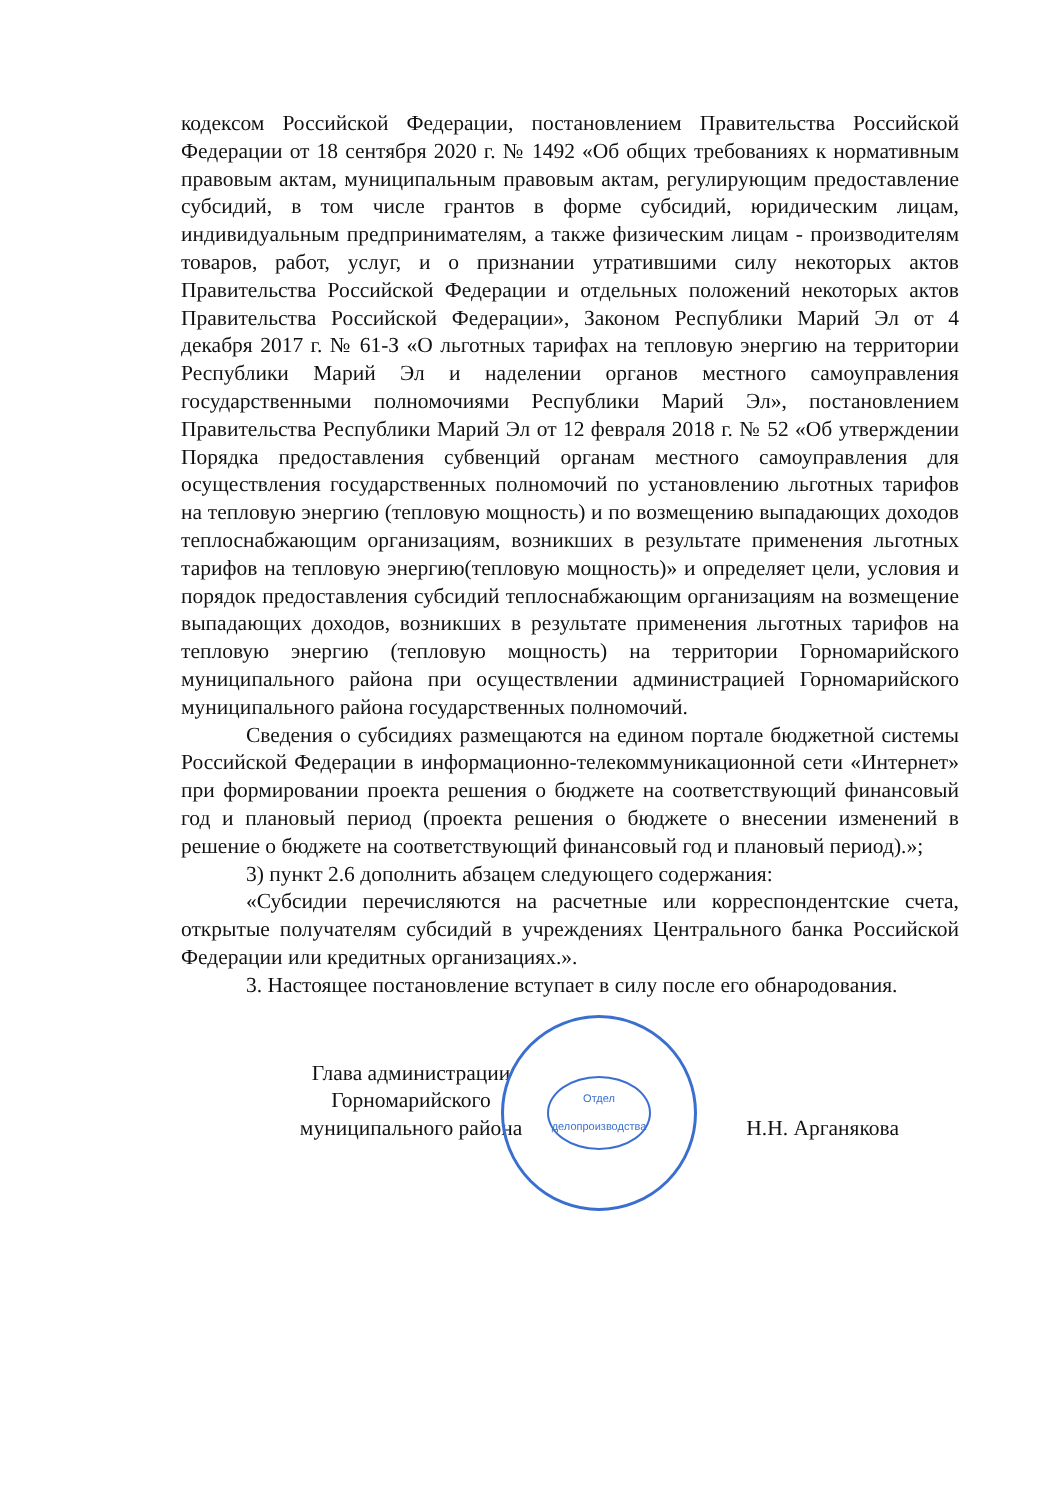кодексом Российской Федерации, постановлением Правительства Российской Федерации от 18 сентября 2020 г. № 1492 «Об общих требованиях к нормативным правовым актам, муниципальным правовым актам, регулирующим предоставление субсидий, в том числе грантов в форме субсидий, юридическим лицам, индивидуальным предпринимателям, а также физическим лицам - производителям товаров, работ, услуг, и о признании утратившими силу некоторых актов Правительства Российской Федерации и отдельных положений некоторых актов Правительства Российской Федерации», Законом Республики Марий Эл от 4 декабря 2017 г. № 61-З «О льготных тарифах на тепловую энергию на территории Республики Марий Эл и наделении органов местного самоуправления государственными полномочиями Республики Марий Эл», постановлением Правительства Республики Марий Эл от 12 февраля 2018 г. № 52 «Об утверждении Порядка предоставления субвенций органам местного самоуправления для осуществления государственных полномочий по установлению льготных тарифов на тепловую энергию (тепловую мощность) и по возмещению выпадающих доходов теплоснабжающим организациям, возникших в результате применения льготных тарифов на тепловую энергию(тепловую мощность)» и определяет цели, условия и порядок предоставления субсидий теплоснабжающим организациям на возмещение выпадающих доходов, возникших в результате применения льготных тарифов на тепловую энергию (тепловую мощность) на территории Горномарийского муниципального района при осуществлении администрацией Горномарийского муниципального района государственных полномочий.
Сведения о субсидиях размещаются на едином портале бюджетной системы Российской Федерации в информационно-телекоммуникационной сети «Интернет» при формировании проекта решения о бюджете на соответствующий финансовый год и плановый период (проекта решения о бюджете о внесении изменений в решение о бюджете на соответствующий финансовый год и плановый период).»;
3) пункт 2.6 дополнить абзацем следующего содержания:
«Субсидии перечисляются на расчетные или корреспондентские счета, открытые получателям субсидий в учреждениях Центрального банка Российской Федерации или кредитных организациях.».
3. Настоящее постановление вступает в силу после его обнародования.
Глава администрации
Горномарийского
муниципального района
Отдел
делопроизводства
Н.Н. Арганякова